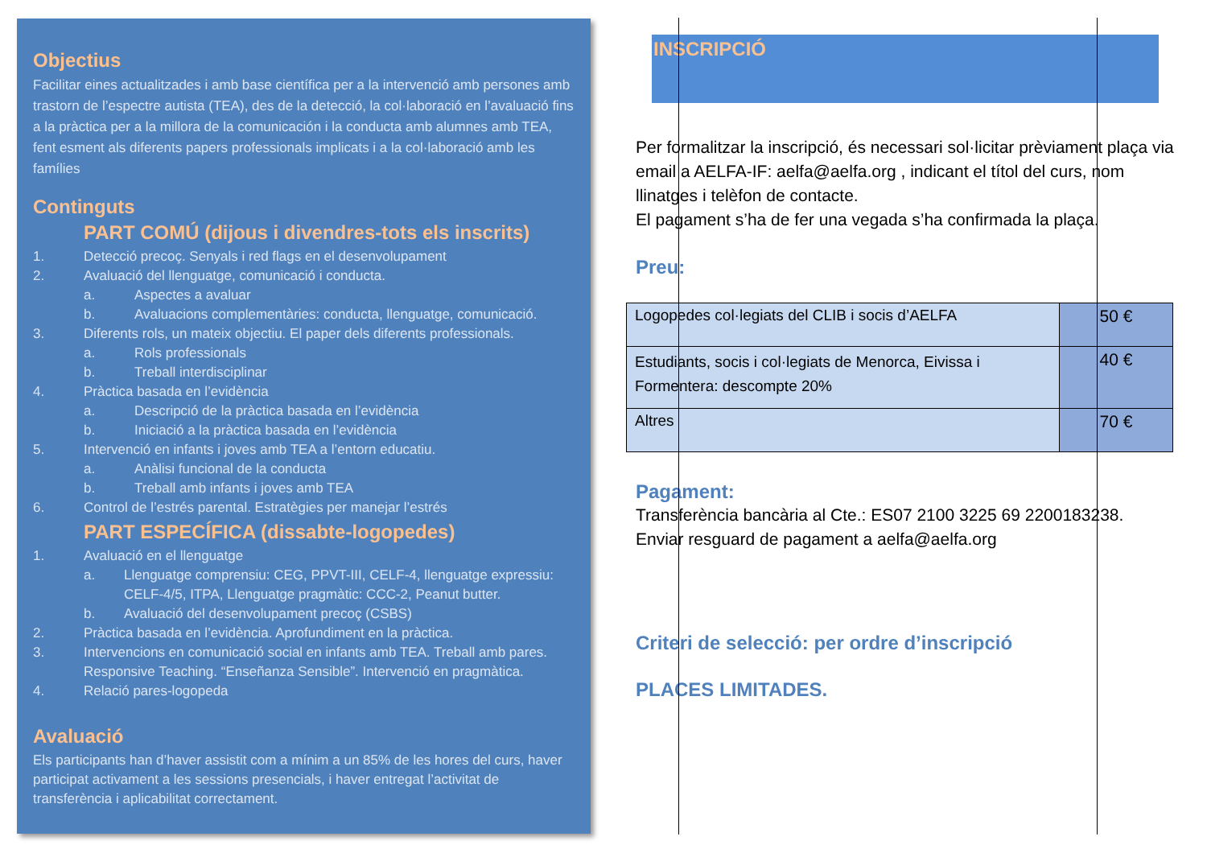Objectius
Facilitar eines actualitzades i amb base científica per a la intervenció amb persones amb trastorn de l’espectre autista (TEA), des de la detecció, la col·laboració en l’avaluació fins a la pràctica per a la millora de la comunicación i la conducta amb alumnes amb TEA, fent esment als diferents papers professionals implicats i a la col·laboració amb les famílies
Continguts
PART COMÚ (dijous i divendres-tots els inscrits)
1. Detecció precoç. Senyals i red flags en el desenvolupament
2. Avaluació del llenguatge, comunicació i conducta.
a. Aspectes a avaluar
b. Avaluacions complementàries: conducta, llenguatge, comunicació.
3. Diferents rols, un mateix objectiu. El paper dels diferents professionals.
a. Rols professionals
b. Treball interdisciplinar
4. Pràctica basada en l’evidència
a. Descripció de la pràctica basada en l’evidència
b. Iniciació a la pràctica basada en l’evidència
5. Intervenció en infants i joves amb TEA a l’entorn educatiu.
a. Anàlisi funcional de la conducta
b. Treball amb infants i joves amb TEA
6. Control de l’estrés parental. Estratègies per manejar l’estrés
PART ESPECÍFICA (dissabte-logopedes)
1. Avaluació en el llenguatge
a. Llenguatge comprensiu: CEG, PPVT-III, CELF-4, llenguatge expressiu: CELF-4/5, ITPA, Llenguatge pragmàtic: CCC-2, Peanut butter.
b. Avaluació del desenvolupament precoç (CSBS)
2. Pràctica basada en l’evidència. Aprofundiment en la pràctica.
3. Intervencions en comunicació social en infants amb TEA. Treball amb pares. Responsive Teaching. “Enseñanza Sensible”. Intervenció en pragmàtica.
4. Relació pares-logopeda
Avaluació
Els participants han d’haver assistit com a mínim a un 85% de les hores del curs, haver participat activament a les sessions presencials, i haver entregat l’activitat de transferència i aplicabilitat correctament.
INSCRIPCIÓ
Per formalitzar la inscripció, és necessari sol·licitar prèviament plaça via email a AELFA-IF: aelfa@aelfa.org , indicant el títol del curs, nom llinatges i telèfon de contacte.
El pagament s’ha de fer una vegada s’ha confirmada la plaça.
Preu:
| Logopedes col·legiats del CLIB i socis d’AELFA | 50 € |
| Estudiants, socis i col·legiats de Menorca, Eivissa i Formentera: descompte 20% | 40 € |
| Altres | 70 € |
Pagament:
Transferència bancària al Cte.: ES07 2100 3225 69 2200183238.
Enviar resguard de pagament a aelfa@aelfa.org
Criteri de selecció: per ordre d’inscripció
PLACES LIMITADES.